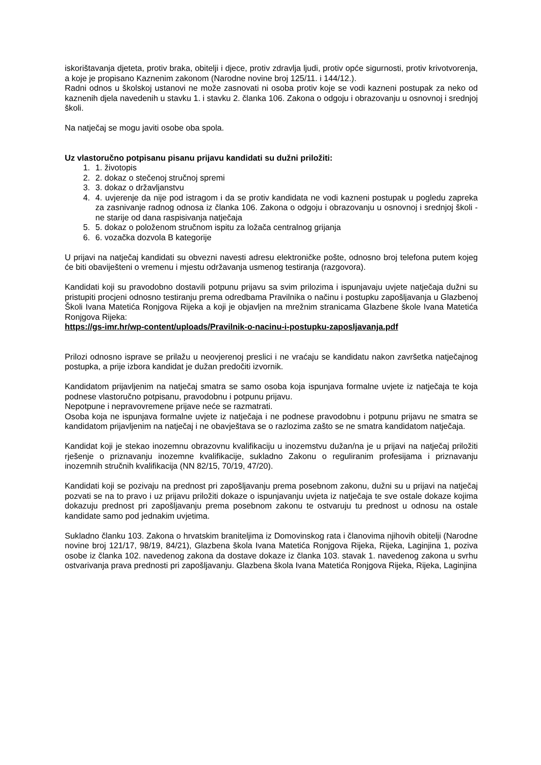iskorištavanja djeteta, protiv braka, obitelji i djece, protiv zdravlja ljudi, protiv opće sigurnosti, protiv krivotvorenja, a koje je propisano Kaznenim zakonom (Narodne novine broj 125/11. i 144/12.).
Radni odnos u školskoj ustanovi ne može zasnovati ni osoba protiv koje se vodi kazneni postupak za neko od kaznenih djela navedenih u stavku 1. i stavku 2. članka 106. Zakona o odgoju i obrazovanju u osnovnoj i srednjoj školi.
Na natječaj se mogu javiti osobe oba spola.
Uz vlastoručno potpisanu pisanu prijavu kandidati su dužni priložiti:
1. 1. životopis
2. 2. dokaz o stečenoj stručnoj spremi
3. 3. dokaz o državljanstvu
4. 4. uvjerenje da nije pod istragom i da se protiv kandidata ne vodi kazneni postupak u pogledu zapreka za zasnivanje radnog odnosa iz članka 106. Zakona o odgoju i obrazovanju u osnovnoj i srednjoj školi - ne starije od dana raspisivanja natječaja
5. 5. dokaz o položenom stručnom ispitu za ložača centralnog grijanja
6. 6. vozačka dozvola B kategorije
U prijavi na natječaj kandidati su obvezni navesti adresu elektroničke pošte, odnosno broj telefona putem kojeg će biti obaviješteni o vremenu i mjestu održavanja usmenog testiranja (razgovora).
Kandidati koji su pravodobno dostavili potpunu prijavu sa svim prilozima i ispunjavaju uvjete natječaja dužni su pristupiti procjeni odnosno testiranju prema odredbama Pravilnika o načinu i postupku zapošljavanja u Glazbenoj Školi Ivana Matetića Ronjgova Rijeka a koji je objavljen na mrežnim stranicama Glazbene škole Ivana Matetića Ronjgova Rijeka:
https://gs-imr.hr/wp-content/uploads/Pravilnik-o-nacinu-i-postupku-zaposljavanja.pdf
Prilozi odnosno isprave se prilažu u neovjerenoj preslici i ne vraćaju se kandidatu nakon završetka natječajnog postupka, a prije izbora kandidat je dužan predočiti izvornik.
Kandidatom prijavljenim na natječaj smatra se samo osoba koja ispunjava formalne uvjete iz natječaja te koja podnese vlastoručno potpisanu, pravodobnu i potpunu prijavu.
Nepotpune i nepravovremene prijave neće se razmatrati.
Osoba koja ne ispunjava formalne uvjete iz natječaja i ne podnese pravodobnu i potpunu prijavu ne smatra se kandidatom prijavljenim na natječaj i ne obavještava se o razlozima zašto se ne smatra kandidatom natječaja.
Kandidat koji je stekao inozemnu obrazovnu kvalifikaciju u inozemstvu dužan/na je u prijavi na natječaj priložiti rješenje o priznavanju inozemne kvalifikacije, sukladno Zakonu o reguliranim profesijama i priznavanju inozemnih stručnih kvalifikacija (NN 82/15, 70/19, 47/20).
Kandidati koji se pozivaju na prednost pri zapošljavanju prema posebnom zakonu, dužni su u prijavi na natječaj pozvati se na to pravo i uz prijavu priložiti dokaze o ispunjavanju uvjeta iz natječaja te sve ostale dokaze kojima dokazuju prednost pri zapošljavanju prema posebnom zakonu te ostvaruju tu prednost u odnosu na ostale kandidate samo pod jednakim uvjetima.
Sukladno članku 103. Zakona o hrvatskim braniteljima iz Domovinskog rata i članovima njihovih obitelji (Narodne novine broj 121/17, 98/19, 84/21), Glazbena škola Ivana Matetića Ronjgova Rijeka, Rijeka, Laginjina 1, poziva osobe iz članka 102. navedenog zakona da dostave dokaze iz članka 103. stavak 1. navedenog zakona u svrhu ostvarivanja prava prednosti pri zapošljavanju. Glazbena škola Ivana Matetića Ronjgova Rijeka, Rijeka, Laginjina